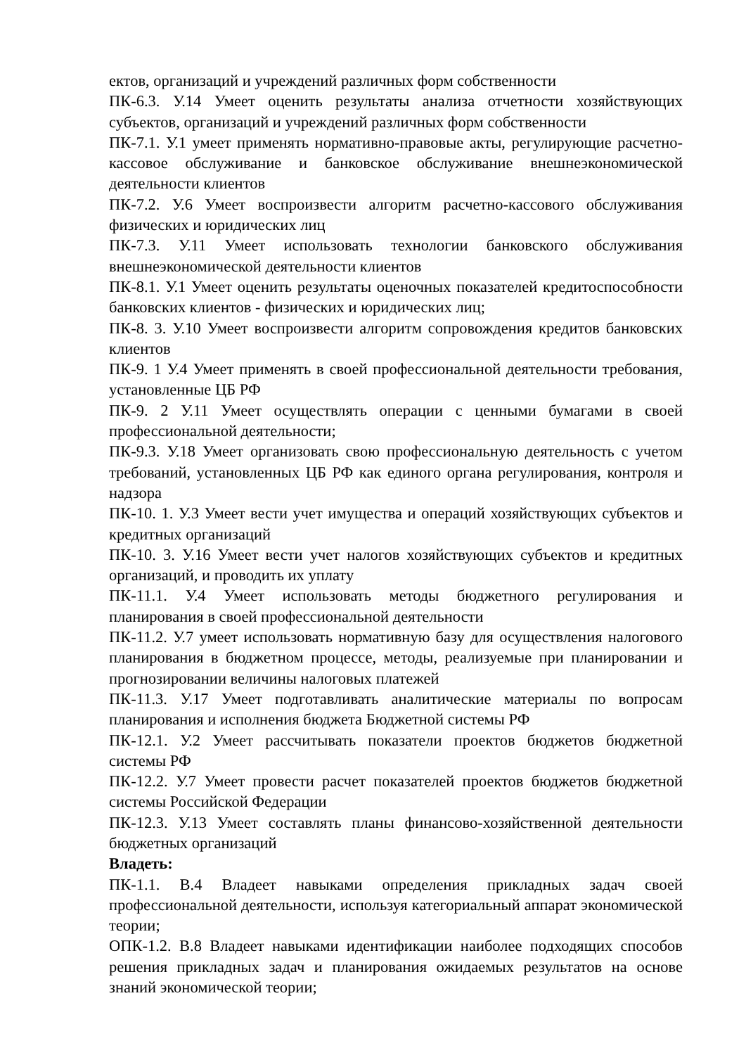ектов, организаций и учреждений различных форм собственности
ПК-6.3. У.14 Умеет оценить результаты анализа отчетности хозяйствующих субъектов, организаций и учреждений различных форм собственности
ПК-7.1. У.1 умеет применять нормативно-правовые акты, регулирующие расчетно-кассовое обслуживание и банковское обслуживание внешнеэкономической деятельности клиентов
ПК-7.2. У.6 Умеет воспроизвести алгоритм расчетно-кассового обслуживания физических и юридических лиц
ПК-7.3. У.11 Умеет использовать технологии банковского обслуживания внешнеэкономической деятельности клиентов
ПК-8.1. У.1 Умеет оценить результаты оценочных показателей кредитоспособности банковских клиентов - физических и юридических лиц;
ПК-8. 3. У.10 Умеет воспроизвести алгоритм сопровождения кредитов банковских клиентов
ПК-9. 1 У.4 Умеет применять в своей профессиональной деятельности требования, установленные ЦБ РФ
ПК-9. 2 У.11 Умеет осуществлять операции с ценными бумагами в своей профессиональной деятельности;
ПК-9.3. У.18 Умеет организовать свою профессиональную деятельность с учетом требований, установленных ЦБ РФ как единого органа регулирования, контроля и надзора
ПК-10. 1. У.3 Умеет вести учет имущества и операций хозяйствующих субъектов и кредитных организаций
ПК-10. 3. У.16 Умеет вести учет налогов хозяйствующих субъектов и кредитных организаций, и проводить их уплату
ПК-11.1. У.4 Умеет использовать методы бюджетного регулирования и планирования в своей профессиональной деятельности
ПК-11.2. У.7 умеет использовать нормативную базу для осуществления налогового планирования в бюджетном процессе, методы, реализуемые при планировании и прогнозировании величины налоговых платежей
ПК-11.3. У.17 Умеет подготавливать аналитические материалы по вопросам планирования и исполнения бюджета Бюджетной системы РФ
ПК-12.1. У.2 Умеет рассчитывать показатели проектов бюджетов бюджетной системы РФ
ПК-12.2. У.7 Умеет провести расчет показателей проектов бюджетов бюджетной системы Российской Федерации
ПК-12.3. У.13 Умеет составлять планы финансово-хозяйственной деятельности бюджетных организаций
Владеть:
ПК-1.1. В.4 Владеет навыками определения прикладных задач своей профессиональной деятельности, используя категориальный аппарат экономической теории;
ОПК-1.2. В.8 Владеет навыками идентификации наиболее подходящих способов решения прикладных задач и планирования ожидаемых результатов на основе знаний экономической теории;